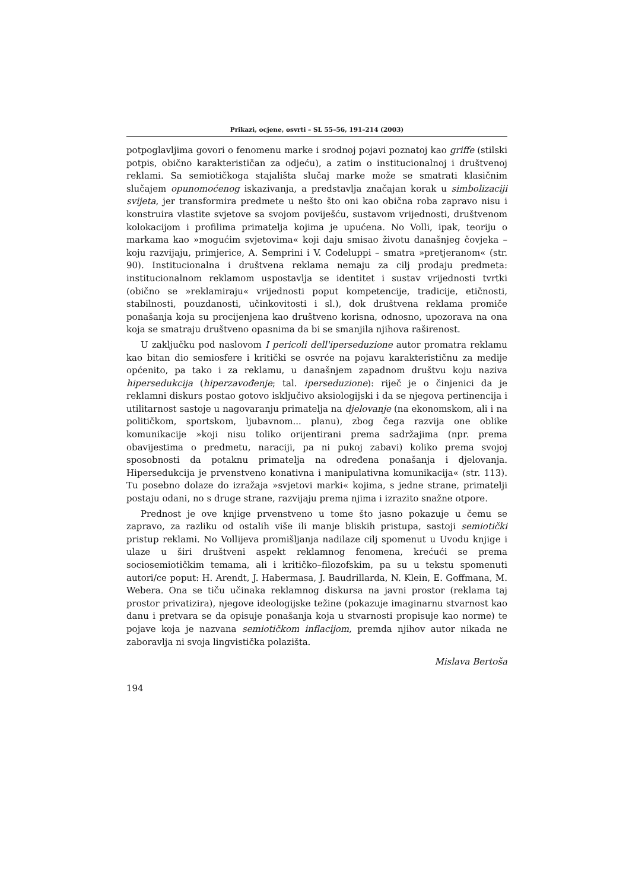Prikazi, ocjene, osvrti – SL 55–56, 191–214 (2003)
potpoglavljima govori o fenomenu marke i srodnoj pojavi poznatoj kao griffe (stilski potpis, obično karakterističan za odjeću), a zatim o institucionalnoj i društvenoj reklami. Sa semiotičkoga stajališta slučaj marke može se smatrati klasičnim slučajem opunomoćenog iskazivanja, a predstavlja značajan korak u simbolizaciji svijeta, jer transformira predmete u nešto što oni kao obična roba zapravo nisu i konstruira vlastite svjetove sa svojom poviješću, sustavom vrijednosti, društvenom kolokacijom i profilima primatelja kojima je upućena. No Volli, ipak, teoriju o markama kao »mogućim svjetovima« koji daju smisao životu današnjeg čovjeka – koju razvijaju, primjerice, A. Semprini i V. Codeluppi – smatra »pretjeranom« (str. 90). Institucionalna i društvena reklama nemaju za cilj prodaju predmeta: institucionalnom reklamom uspostavlja se identitet i sustav vrijednosti tvrtki (obično se »reklamiraju« vrijednosti poput kompetencije, tradicije, etičnosti, stabilnosti, pouzdanosti, učinkovitosti i sl.), dok društvena reklama promiče ponašanja koja su procijenjena kao društveno korisna, odnosno, upozorava na ona koja se smatraju društveno opasnima da bi se smanjila njihova raširenost.
U zaključku pod naslovom I pericoli dell'iperseduzione autor promatra reklamu kao bitan dio semiosfere i kritički se osvrće na pojavu karakterističnu za medije općenito, pa tako i za reklamu, u današnjem zapadnom društvu koju naziva hipersedukcija (hiperzavođenje; tal. iperseduzione): riječ je o činjenici da je reklamni diskurs postao gotovo isključivo aksiologijski i da se njegova pertinencija i utilitarnost sastoje u nagovaranju primatelja na djelovanje (na ekonomskom, ali i na političkom, sportskom, ljubavnom... planu), zbog čega razvija one oblike komunikacije »koji nisu toliko orijentirani prema sadržajima (npr. prema obavijestima o predmetu, naraciji, pa ni pukoj zabavi) koliko prema svojoj sposobnosti da potaknu primatelja na određena ponašanja i djelovanja. Hipersedukcija je prvenstveno konativna i manipulativna komunikacija« (str. 113). Tu posebno dolaze do izražaja »svjetovi marki« kojima, s jedne strane, primatelji postaju odani, no s druge strane, razvijaju prema njima i izrazito snažne otpore.
Prednost je ove knjige prvenstveno u tome što jasno pokazuje u čemu se zapravo, za razliku od ostalih više ili manje bliskih pristupa, sastoji semiotički pristup reklami. No Vollijeva promišljanja nadilaze cilj spomenut u Uvodu knjige i ulaze u širi društveni aspekt reklamnog fenomena, krećući se prema sociosemiotičkim temama, ali i kritičko–filozofskim, pa su u tekstu spomenuti autori/ce poput: H. Arendt, J. Habermasa, J. Baudrillarda, N. Klein, E. Goffmana, M. Webera. Ona se tiču učinaka reklamnog diskursa na javni prostor (reklama taj prostor privatizira), njegove ideologijske težine (pokazuje imaginarnu stvarnost kao danu i pretvara se da opisuje ponašanja koja u stvarnosti propisuje kao norme) te pojave koja je nazvana semiotičkom inflacijom, premda njihov autor nikada ne zaboravlja ni svoja lingvistička polazišta.
Mislava Bertoša
194